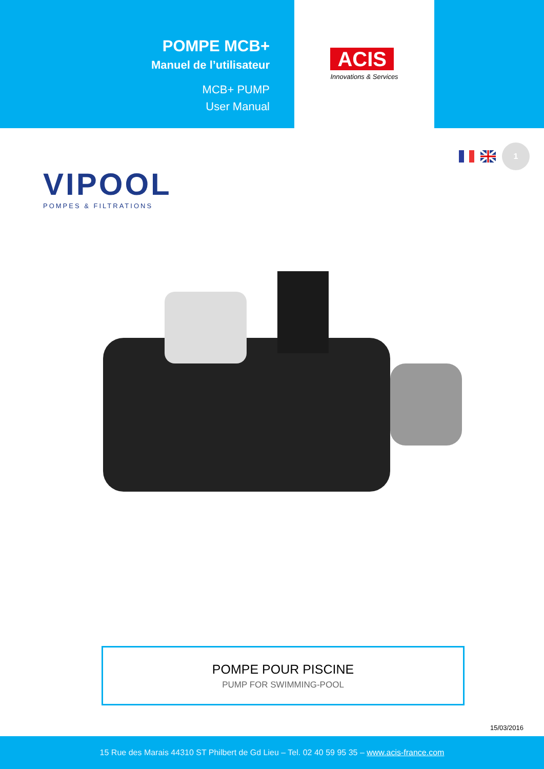POMPE MCB+
Manuel de l’utilisateur
MCB+ PUMP
User Manual
ACIS
Innovations & Services
VIPOOL
POMPES & FILTRATIONS
1
POMPE POUR PISCINE
PUMP FOR SWIMMING-POOL
15/03/2016
15 Rue des Marais 44310 ST Philbert de Gd Lieu – Tel. 02 40 59 95 35 – www.acis-france.com